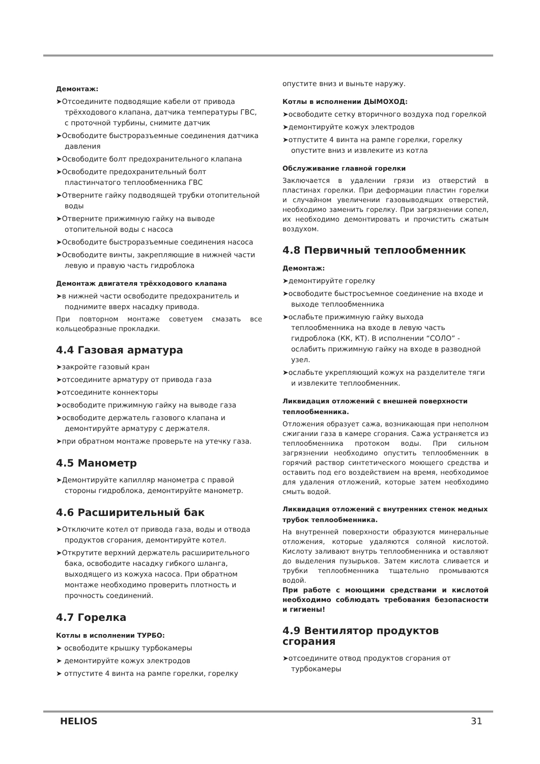Демонтаж:
➤Отсоедините подводящие кабели от привода трёхходового клапана, датчика температуры ГВС, с проточной турбины, снимите датчик
➤Освободите быстроразъемные соединения датчика давления
➤Освободите болт предохранительного клапана
➤Освободите предохранительный болт пластинчатого теплообменника ГВС
➤Отверните гайку подводящей трубки отопительной воды
➤Отверните прижимную гайку на выводе отопительной воды с насоса
➤Освободите быстроразъемные соединения насоса
➤Освободите винты, закрепляющие в нижней части левую и правую часть гидроблока
Демонтаж двигателя трёхходового клапана
➤в нижней части освободите предохранитель и поднимите вверх насадку привода.
При повторном монтаже советуем смазать все кольцеобразные прокладки.
4.4 Газовая арматура
➤закройте газовый кран
➤отсоедините арматуру от привода газа
➤отсоедините коннекторы
➤освободите прижимную гайку на выводе газа
➤освободите держатель газового клапана и демонтируйте арматуру с держателя.
➤при обратном монтаже проверьте на утечку газа.
4.5 Манометр
➤Демонтируйте капилляр манометра с правой стороны гидроблока, демонтируйте манометр.
4.6 Расширительный бак
➤Отключите котел от привода газа, воды и отвода продуктов сгорания, демонтируйте котел.
➤Открутите верхний держатель расширительного бака, освободите насадку гибкого шланга, выходящего из кожуха насоса. При обратном монтаже необходимо проверить плотность и прочность соединений.
4.7 Горелка
Котлы в исполнении ТУРБО:
➤ освободите крышку турбокамеры
➤ демонтируйте кожух электродов
➤ отпустите 4 винта на рампе горелки, горелку
опустите вниз и выньте наружу.
Котлы в исполнении ДЫМОХОД:
➤освободите сетку вторичного воздуха под горелкой
➤демонтируйте кожух электродов
➤отпустите 4 винта на рампе горелки, горелку опустите вниз и извлеките из котла
Обслуживание главной горелки
Заключается в удалении грязи из отверстий в пластинах горелки. При деформации пластин горелки и случайном увеличении газовыводящих отверстий, необходимо заменить горелку. При загрязнении сопел, их необходимо демонтировать и прочистить сжатым воздухом.
4.8 Первичный теплообменник
Демонтаж:
➤демонтируйте горелку
➤освободите быстросъемное соединение на входе и выходе теплообменника
➤ослабьте прижимную гайку выхода теплообменника на входе в левую часть гидроблока (КК, КТ). В исполнении “СОЛО” - ослабить прижимную гайку на входе в разводной узел.
➤ослабьте укрепляющий кожух на разделителе тяги и извлеките теплообменник.
Ликвидация отложений с внешней поверхности теплообменника.
Отложения образует сажа, возникающая при неполном сжигании газа в камере сгорания. Сажа устраняется из теплообменника протоком воды. При сильном загрязнении необходимо опустить теплообменник в горячий раствор синтетического моющего средства и оставить под его воздействием на время, необходимое для удаления отложений, которые затем необходимо смыть водой.
Ликвидация отложений с внутренних стенок медных трубок теплообменника.
На внутренней поверхности образуются минеральные отложения, которые удаляются соляной кислотой. Кислоту заливают внутрь теплообменника и оставляют до выделения пузырьков. Затем кислота сливается и трубки теплообменника тщательно промываются водой.
При работе с моющими средствами и кислотой необходимо соблюдать требования безопасности и гигиены!
4.9 Вентилятор продуктов
сгорания
➤отсоедините отвод продуктов сгорания от турбокамеры
HELIOS 31